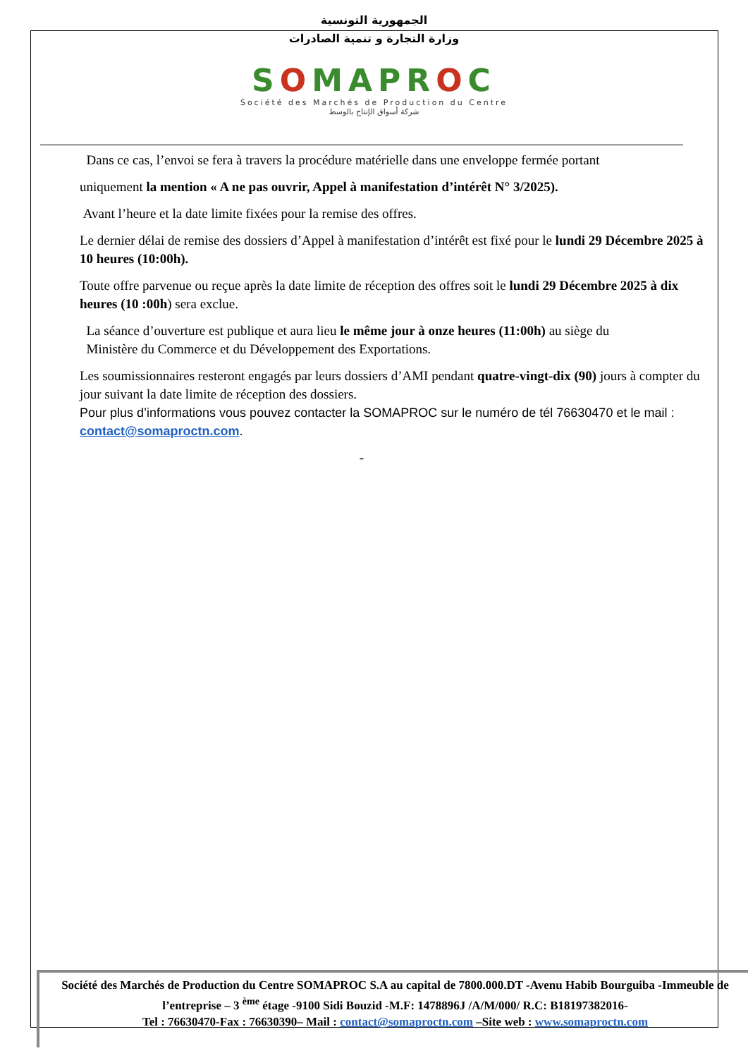الجمهورية التونسية
وزارة التجارة و تنمية الصادرات
SOMAPROC
Société des Marchés de Production du Centre
شركة أسواق الإنتاج بالوسط
Dans ce cas, l’envoi se fera à travers la procédure matérielle dans une enveloppe fermée portant
uniquement la mention « A ne pas ouvrir, Appel à manifestation d’intérêt N° 3/2025).
Avant l’heure et la date limite fixées pour la remise des offres.
Le dernier délai de remise des dossiers d’Appel à manifestation d’intérêt est fixé pour le lundi 29 Décembre 2025 à 10 heures (10:00h).
Toute offre parvenue ou reçue après la date limite de réception des offres soit le lundi 29 Décembre 2025 à dix heures (10 :00h) sera exclue.
La séance d’ouverture est publique et aura lieu le même jour à onze heures (11:00h) au siège du
Ministère du Commerce et du Développement des Exportations.
Les soumissionnaires resteront engagés par leurs dossiers d’AMI pendant quatre-vingt-dix (90) jours à compter du jour suivant la date limite de réception des dossiers.
Pour plus d’informations vous pouvez contacter la SOMAPROC sur le numéro de tél 76630470 et le mail : contact@somaproctn.com.
-
Société des Marchés de Production du Centre SOMAPROC S.A au capital de 7800.000.DT -Avenu Habib Bourguiba -Immeuble de
l’entreprise – 3 <sup>ème</sup> étage -9100 Sidi Bouzid -M.F: 1478896J /A/M/000/ R.C: B18197382016-
Tel : 76630470-Fax : 76630390– Mail : contact@somaproctn.com –Site web : www.somaproctn.com